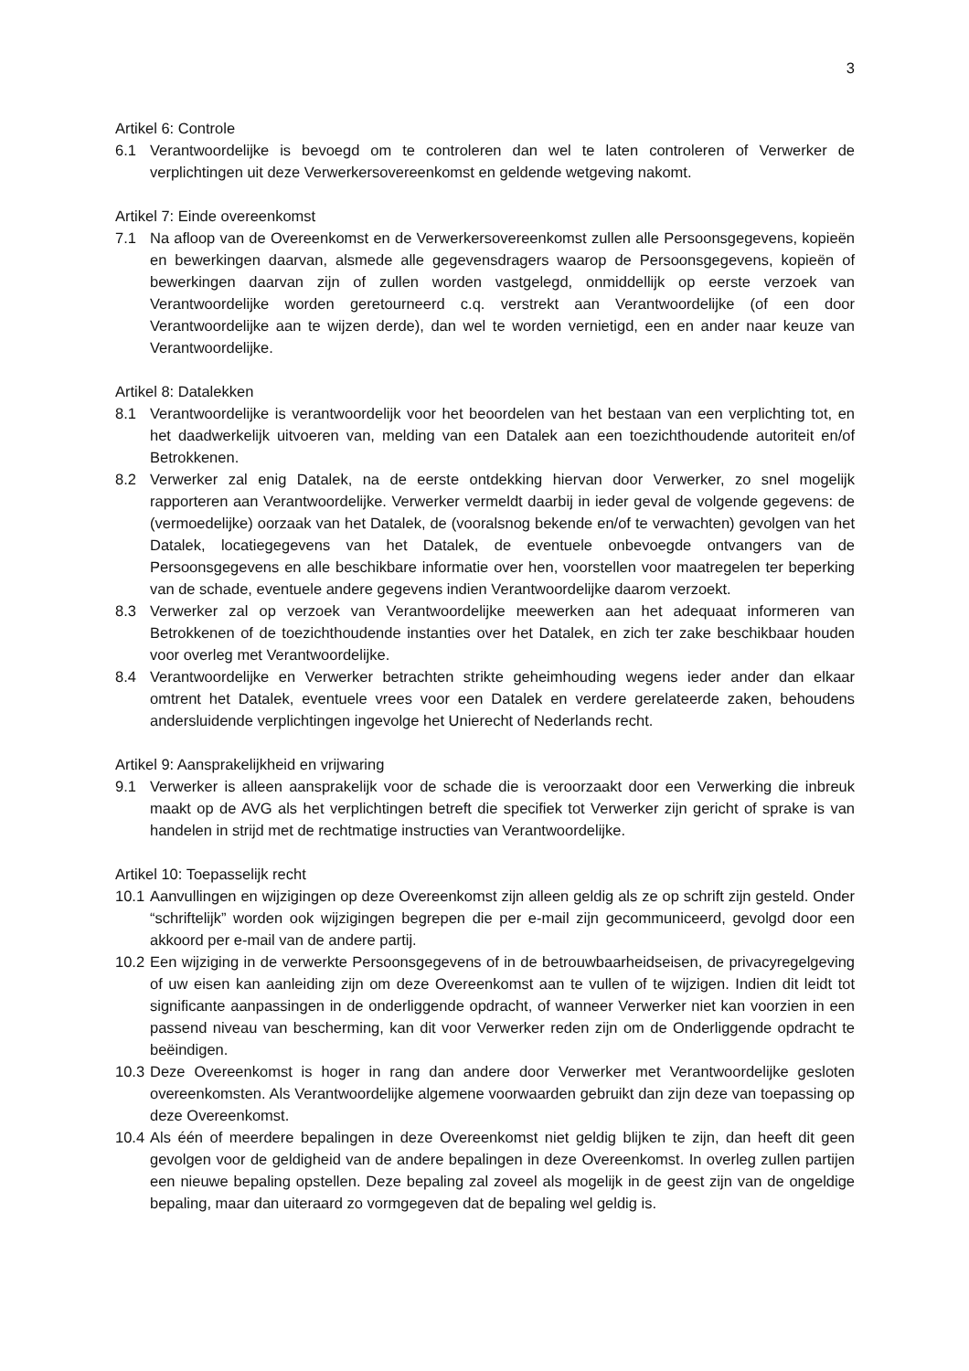3
Artikel 6: Controle
6.1 Verantwoordelijke is bevoegd om te controleren dan wel te laten controleren of Verwerker de verplichtingen uit deze Verwerkersovereenkomst en geldende wetgeving nakomt.
Artikel 7: Einde overeenkomst
7.1 Na afloop van de Overeenkomst en de Verwerkersovereenkomst zullen alle Persoonsgegevens, kopieën en bewerkingen daarvan, alsmede alle gegevensdragers waarop de Persoonsgegevens, kopieën of bewerkingen daarvan zijn of zullen worden vastgelegd, onmiddellijk op eerste verzoek van Verantwoordelijke worden geretourneerd c.q. verstrekt aan Verantwoordelijke (of een door Verantwoordelijke aan te wijzen derde), dan wel te worden vernietigd, een en ander naar keuze van Verantwoordelijke.
Artikel 8: Datalekken
8.1 Verantwoordelijke is verantwoordelijk voor het beoordelen van het bestaan van een verplichting tot, en het daadwerkelijk uitvoeren van, melding van een Datalek aan een toezichthoudende autoriteit en/of Betrokkenen.
8.2 Verwerker zal enig Datalek, na de eerste ontdekking hiervan door Verwerker, zo snel mogelijk rapporteren aan Verantwoordelijke. Verwerker vermeldt daarbij in ieder geval de volgende gegevens: de (vermoedelijke) oorzaak van het Datalek, de (vooralsnog bekende en/of te verwachten) gevolgen van het Datalek, locatiegegevens van het Datalek, de eventuele onbevoegde ontvangers van de Persoonsgegevens en alle beschikbare informatie over hen, voorstellen voor maatregelen ter beperking van de schade, eventuele andere gegevens indien Verantwoordelijke daarom verzoekt.
8.3 Verwerker zal op verzoek van Verantwoordelijke meewerken aan het adequaat informeren van Betrokkenen of de toezichthoudende instanties over het Datalek, en zich ter zake beschikbaar houden voor overleg met Verantwoordelijke.
8.4 Verantwoordelijke en Verwerker betrachten strikte geheimhouding wegens ieder ander dan elkaar omtrent het Datalek, eventuele vrees voor een Datalek en verdere gerelateerde zaken, behoudens andersluidende verplichtingen ingevolge het Unierecht of Nederlands recht.
Artikel 9: Aansprakelijkheid en vrijwaring
9.1 Verwerker is alleen aansprakelijk voor de schade die is veroorzaakt door een Verwerking die inbreuk maakt op de AVG als het verplichtingen betreft die specifiek tot Verwerker zijn gericht of sprake is van handelen in strijd met de rechtmatige instructies van Verantwoordelijke.
Artikel 10: Toepasselijk recht
10.1 Aanvullingen en wijzigingen op deze Overeenkomst zijn alleen geldig als ze op schrift zijn gesteld. Onder “schriftelijk” worden ook wijzigingen begrepen die per e-mail zijn gecommuniceerd, gevolgd door een akkoord per e-mail van de andere partij.
10.2 Een wijziging in de verwerkte Persoonsgegevens of in de betrouwbaarheidseisen, de privacyregelgeving of uw eisen kan aanleiding zijn om deze Overeenkomst aan te vullen of te wijzigen. Indien dit leidt tot significante aanpassingen in de onderliggende opdracht, of wanneer Verwerker niet kan voorzien in een passend niveau van bescherming, kan dit voor Verwerker reden zijn om de Onderliggende opdracht te beëindigen.
10.3 Deze Overeenkomst is hoger in rang dan andere door Verwerker met Verantwoordelijke gesloten overeenkomsten. Als Verantwoordelijke algemene voorwaarden gebruikt dan zijn deze van toepassing op deze Overeenkomst.
10.4 Als één of meerdere bepalingen in deze Overeenkomst niet geldig blijken te zijn, dan heeft dit geen gevolgen voor de geldigheid van de andere bepalingen in deze Overeenkomst. In overleg zullen partijen een nieuwe bepaling opstellen. Deze bepaling zal zoveel als mogelijk in de geest zijn van de ongeldige bepaling, maar dan uiteraard zo vormgegeven dat de bepaling wel geldig is.